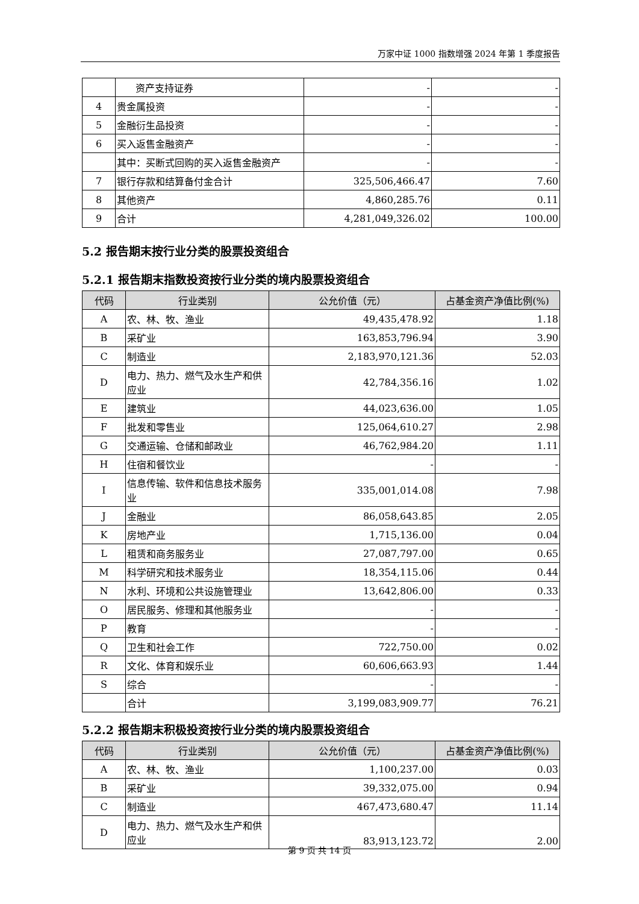万家中证 1000 指数增强 2024 年第 1 季度报告
| | 资产支持证券 | - | - |
| 4 | 贵金属投资 | - | - |
| 5 | 金融衍生品投资 | - | - |
| 6 | 买入返售金融资产 | - | - |
| | 其中：买断式回购的买入返售金融资产 | - | - |
| 7 | 银行存款和结算备付金合计 | 325,506,466.47 | 7.60 |
| 8 | 其他资产 | 4,860,285.76 | 0.11 |
| 9 | 合计 | 4,281,049,326.02 | 100.00 |
5.2 报告期末按行业分类的股票投资组合
5.2.1 报告期末指数投资按行业分类的境内股票投资组合
| 代码 | 行业类别 | 公允价值（元） | 占基金资产净值比例(%) |
| --- | --- | --- | --- |
| A | 农、林、牧、渔业 | 49,435,478.92 | 1.18 |
| B | 采矿业 | 163,853,796.94 | 3.90 |
| C | 制造业 | 2,183,970,121.36 | 52.03 |
| D | 电力、热力、燃气及水生产和供应业 | 42,784,356.16 | 1.02 |
| E | 建筑业 | 44,023,636.00 | 1.05 |
| F | 批发和零售业 | 125,064,610.27 | 2.98 |
| G | 交通运输、仓储和邮政业 | 46,762,984.20 | 1.11 |
| H | 住宿和餐饮业 | - | - |
| I | 信息传输、软件和信息技术服务业 | 335,001,014.08 | 7.98 |
| J | 金融业 | 86,058,643.85 | 2.05 |
| K | 房地产业 | 1,715,136.00 | 0.04 |
| L | 租赁和商务服务业 | 27,087,797.00 | 0.65 |
| M | 科学研究和技术服务业 | 18,354,115.06 | 0.44 |
| N | 水利、环境和公共设施管理业 | 13,642,806.00 | 0.33 |
| O | 居民服务、修理和其他服务业 | - | - |
| P | 教育 | - | - |
| Q | 卫生和社会工作 | 722,750.00 | 0.02 |
| R | 文化、体育和娱乐业 | 60,606,663.93 | 1.44 |
| S | 综合 | - | - |
| | 合计 | 3,199,083,909.77 | 76.21 |
5.2.2 报告期末积极投资按行业分类的境内股票投资组合
| 代码 | 行业类别 | 公允价值（元） | 占基金资产净值比例(%) |
| --- | --- | --- | --- |
| A | 农、林、牧、渔业 | 1,100,237.00 | 0.03 |
| B | 采矿业 | 39,332,075.00 | 0.94 |
| C | 制造业 | 467,473,680.47 | 11.14 |
| D | 电力、热力、燃气及水生产和供应业 | 83,913,123.72 | 2.00 |
第 9 页 共 14 页